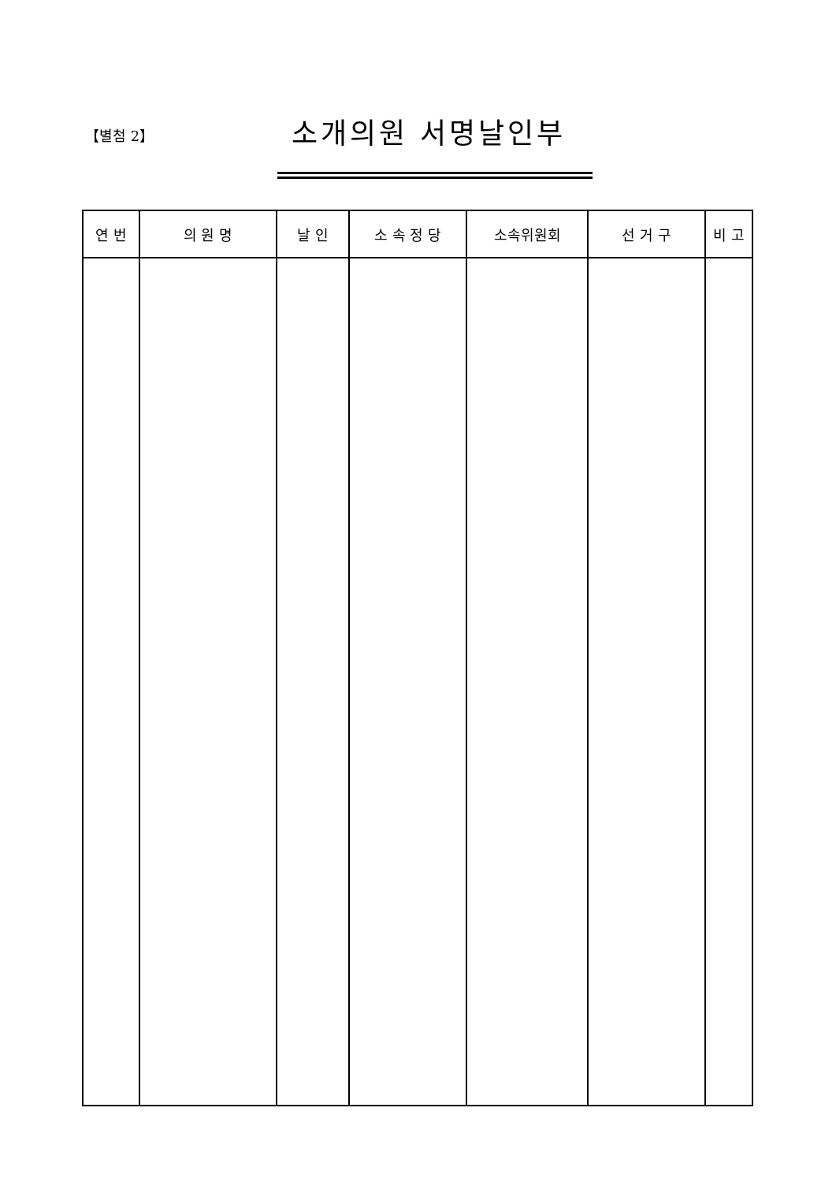【별첨 2】 소개의원 서명날인부
| 연 번 | 의 원 명 | 날 인 | 소 속 정 당 | 소속위원회 | 선 거 구 | 비 고 |
| --- | --- | --- | --- | --- | --- | --- |